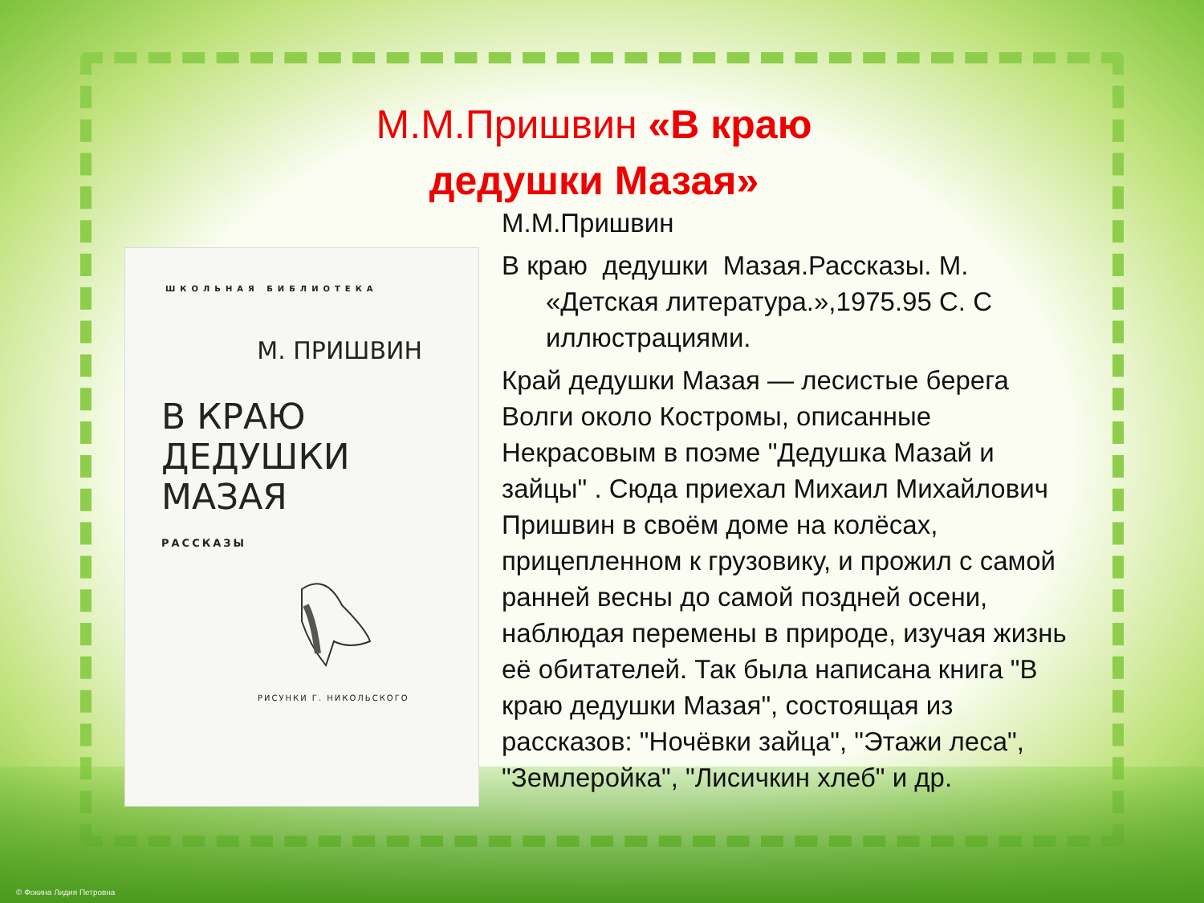М.М.Пришвин «В краю дедушки Мазая»
ШКОЛЬНАЯ БИБЛИОТЕКА
М. ПРИШВИН
В КРАЮ
ДЕДУШКИ
МАЗАЯ
РАССКАЗЫ
РИСУНКИ Г. НИКОЛЬСКОГО
М.М.Пришвин
В краю дедушки Мазая.Рассказы. М. «Детская литература.»,1975.95 С. С иллюстрациями.
Край дедушки Мазая — лесистые берега Волги около Костромы, описанные Некрасовым в поэме "Дедушка Мазай и зайцы" . Сюда приехал Михаил Михайлович Пришвин в своём доме на колёсах, прицепленном к грузовику, и прожил с самой ранней весны до самой поздней осени, наблюдая перемены в природе, изучая жизнь её обитателей. Так была написана книга "В краю дедушки Мазая", состоящая из рассказов: "Ночёвки зайца", "Этажи леса", "Землеройка", "Лисичкин хлеб" и др.
© Фокина Лидия Петровна